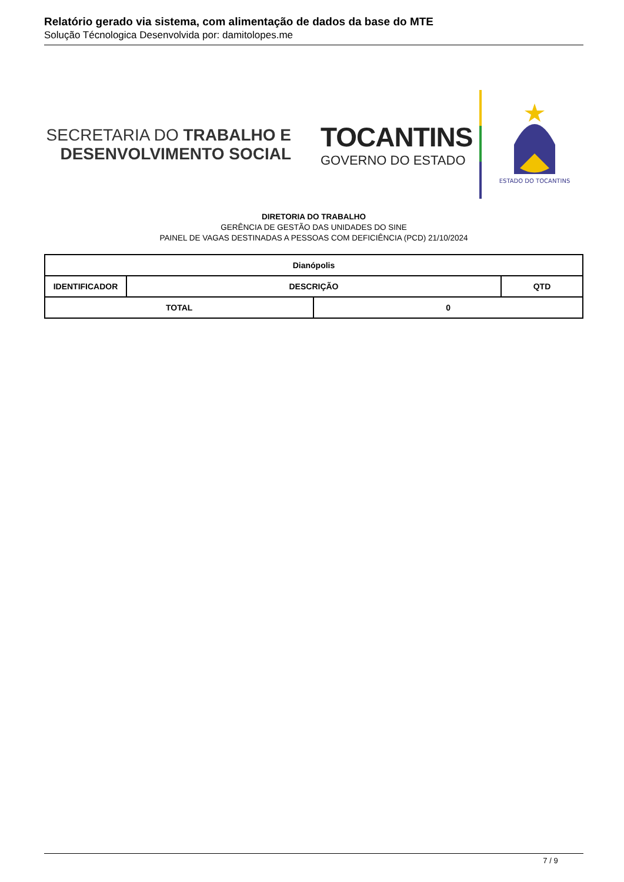Relatório gerado via sistema, com alimentação de dados da base do MTE
Solução Técnologica Desenvolvida por: damitolopes.me
SECRETARIA DO TRABALHO E
DESENVOLVIMENTO SOCIAL
TOCANTINS
GOVERNO DO ESTADO
ESTADO DO TOCANTINS
DIRETORIA DO TRABALHO
GERÊNCIA DE GESTÃO DAS UNIDADES DO SINE
PAINEL DE VAGAS DESTINADAS A PESSOAS COM DEFICIÊNCIA (PCD) 21/10/2024
| Dianópolis | | | |
| --- | --- | --- | --- |
| IDENTIFICADOR | DESCRIÇÃO | | QTD |
| TOTAL | | 0 | |
7 / 9